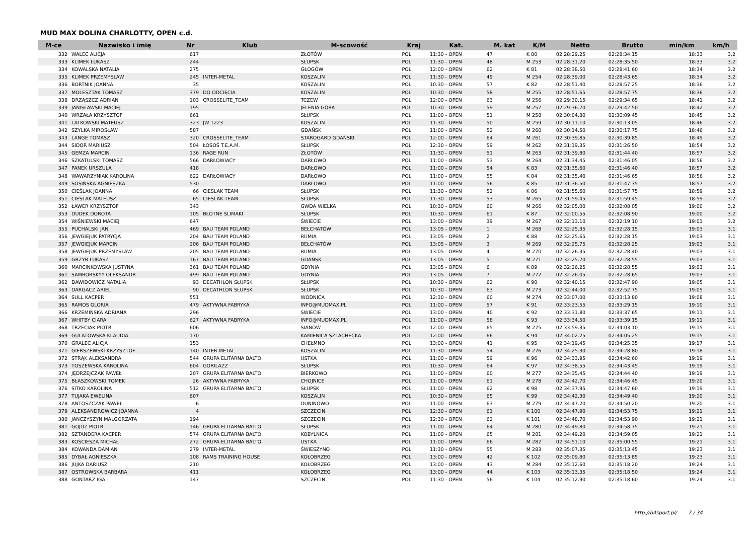MUD MAX DOLINA CHARLOTTY, OPEN c.d.
| M-ce | Nazwisko i imię | Nr | Klub | M-scowość | Kraj | Kat. | M. kat | K/M | Netto | Brutto | min/km | km/h |
| --- | --- | --- | --- | --- | --- | --- | --- | --- | --- | --- | --- | --- |
| 332 | WALEC ALICJA | 617 | | ZŁOTÓW | POL | 11:30 - OPEN | 47 | K 80 | 02:28:29.25 | 02:28:34.15 | 18:33 | 3.2 |
| 333 | KLIMEK ŁUKASZ | 244 | | SŁUPSK | POL | 11:30 - OPEN | 48 | M 253 | 02:28:31.20 | 02:28:35.50 | 18:33 | 3.2 |
| 334 | KOWALSKA NATALIA | 275 | | GŁOGÓW | POL | 12:00 - OPEN | 62 | K 81 | 02:28:38.50 | 02:28:41.60 | 18:34 | 3.2 |
| 335 | KLIMEK PRZEMYSŁAW | 245 | INTER-METAL | KOSZALIN | POL | 11:30 - OPEN | 49 | M 254 | 02:28:39.00 | 02:28:43.65 | 18:34 | 3.2 |
| 336 | BORTNIK JOANNA | 35 | | KOSZALIN | POL | 10:30 - OPEN | 57 | K 82 | 02:28:51.40 | 02:28:57.25 | 18:36 | 3.2 |
| 337 | MOLESZTAK TOMASZ | 379 | DO ODCIĘCIA | KOSZALIN | POL | 10:30 - OPEN | 58 | M 255 | 02:28:51.65 | 02:28:57.75 | 18:36 | 3.2 |
| 338 | DRZĄSZCZ ADRIAN | 103 | CROSSELITE_TEAM | TCZEW | POL | 12:00 - OPEN | 63 | M 256 | 02:29:30.15 | 02:29:34.65 | 18:41 | 3.2 |
| 339 | JANISŁAWSKI MACIEJ | 195 | | JELENIA GÓRA | POL | 10:30 - OPEN | 59 | M 257 | 02:29:36.70 | 02:29:42.50 | 18:42 | 3.2 |
| 340 | WRZAŁA KRZYSZTOF | 661 | | SŁUPSK | POL | 11:00 - OPEN | 51 | M 258 | 02:30:04.80 | 02:30:09.45 | 18:45 | 3.2 |
| 341 | LATKOWSKI MATEUSZ | 323 | JW 1223 | KOSZALIN | POL | 11:30 - OPEN | 50 | M 259 | 02:30:11.10 | 02:30:13.05 | 18:46 | 3.2 |
| 342 | SZYLKA MIROSŁAW | 587 | | GDAŃSK | POL | 11:00 - OPEN | 52 | M 260 | 02:30:14.50 | 02:30:17.75 | 18:46 | 3.2 |
| 343 | LANGE TOMASZ | 320 | CROSSELITE_TEAM | STAROGARD GDAŃSKI | POL | 12:00 - OPEN | 64 | M 261 | 02:30:39.85 | 02:30:39.85 | 18:49 | 3.2 |
| 344 | SIDOR MARIUSZ | 504 | ŁOSOŚ T.E.A.M. | SŁUPSK | POL | 12:30 - OPEN | 59 | M 262 | 02:31:19.35 | 02:31:26.50 | 18:54 | 3.2 |
| 345 | GEMZA MARCIN | 136 | RAGE RUN | ZŁOTÓW | POL | 11:30 - OPEN | 51 | M 263 | 02:31:39.80 | 02:31:44.40 | 18:57 | 3.2 |
| 346 | SZKATULSKI TOMASZ | 566 | DARŁOWIACY | DARŁOWO | POL | 11:00 - OPEN | 53 | M 264 | 02:31:34.45 | 02:31:46.05 | 18:56 | 3.2 |
| 347 | PANEK URSZULA | 418 | | DARŁOWO | POL | 11:00 - OPEN | 54 | K 83 | 02:31:35.60 | 02:31:46.40 | 18:57 | 3.2 |
| 348 | WAWARZYNIAK KAROLINA | 622 | DARŁOWIACY | DARŁOWO | POL | 11:00 - OPEN | 55 | K 84 | 02:31:35.40 | 02:31:46.65 | 18:56 | 3.2 |
| 349 | SOSIŃSKA AGNIESZKA | 530 | | DARŁOWO | POL | 11:00 - OPEN | 56 | K 85 | 02:31:36.50 | 02:31:47.35 | 18:57 | 3.2 |
| 350 | CIEŚLAK JOANNA | 66 | CIESLAK TEAM | SŁUPSK | POL | 11:30 - OPEN | 52 | K 86 | 02:31:55.60 | 02:31:57.75 | 18:59 | 3.2 |
| 351 | CIEŚLAK MATEUSZ | 65 | CIESLAK TEAM | SŁUPSK | POL | 11:30 - OPEN | 53 | M 265 | 02:31:59.45 | 02:31:59.45 | 18:59 | 3.2 |
| 352 | ŁAWER KRZYSZTOF | 343 | | GWDA WIELKA | POL | 10:30 - OPEN | 60 | M 266 | 02:32:05.00 | 02:32:08.05 | 19:00 | 3.2 |
| 353 | DUDEK DOROTA | 105 | BŁOTNE ŚLIMAKI | SŁUPSK | POL | 10:30 - OPEN | 61 | K 87 | 02:32:00.55 | 02:32:08.90 | 19:00 | 3.2 |
| 354 | WIŚNIEWSKI MACIEJ | 647 | | ŚWIECIE | POL | 13:00 - OPEN | 39 | M 267 | 02:32:13.10 | 02:32:19.10 | 19:01 | 3.2 |
| 355 | PUCHALSKI JAN | 469 | BAU TEAM POLAND | BEŁCHATÓW | POL | 13:05 - OPEN | 1 | M 268 | 02:32:25.35 | 02:32:28.15 | 19:03 | 3.1 |
| 356 | JEWGIEJUK PATRYCJA | 204 | BAU TEAM POLAND | RUMIA | POL | 13:05 - OPEN | 2 | K 88 | 02:32:25.65 | 02:32:28.15 | 19:03 | 3.1 |
| 357 | JEWGIEJUK MARCIN | 206 | BAU TEAM POLAND | BEŁCHATÓW | POL | 13:05 - OPEN | 3 | M 269 | 02:32:25.75 | 02:32:28.25 | 19:03 | 3.1 |
| 358 | JEWGIEJUK PRZEMYSŁAW | 205 | BAU TEAM POLAND | RUMIA | POL | 13:05 - OPEN | 4 | M 270 | 02:32:26.35 | 02:32:28.40 | 19:03 | 3.1 |
| 359 | GRZYB ŁUKASZ | 167 | BAU TEAM POLAND | GDAŃSK | POL | 13:05 - OPEN | 5 | M 271 | 02:32:25.70 | 02:32:28.55 | 19:03 | 3.1 |
| 360 | MARCINKOWSKA JUSTYNA | 361 | BAU TEAM POLAND | GDYNIA | POL | 13:05 - OPEN | 6 | K 89 | 02:32:26.25 | 02:32:28.55 | 19:03 | 3.1 |
| 361 | SAMBORSKYY OLEKSANDR | 499 | BAU TEAM POLAND | GDYNIA | POL | 13:05 - OPEN | 7 | M 272 | 02:32:26.05 | 02:32:28.65 | 19:03 | 3.1 |
| 362 | DAWIDOWICZ NATALIA | 93 | DECATHLON SŁUPSK | SŁUPSK | POL | 10:30 - OPEN | 62 | K 90 | 02:32:40.15 | 02:32:47.90 | 19:05 | 3.1 |
| 363 | DARGACZ ARIEL | 90 | DECATHLON SŁUPSK | SŁUPSK | POL | 10:30 - OPEN | 63 | M 273 | 02:32:44.00 | 02:32:52.75 | 19:05 | 3.1 |
| 364 | SULL KACPER | 551 | | WODNICA | POL | 12:30 - OPEN | 60 | M 274 | 02:33:07.00 | 02:33:13.80 | 19:08 | 3.1 |
| 365 | RAMOS GLORIA | 479 | AKTYWNA FABRYKA | INFO@MUDMAX.PL | POL | 11:00 - OPEN | 57 | K 91 | 02:33:23.55 | 02:33:29.15 | 19:10 | 3.1 |
| 366 | KRZEMIŃSKA ADRIANA | 296 | | SWIECIE | POL | 13:00 - OPEN | 40 | K 92 | 02:33:31.80 | 02:33:37.65 | 19:11 | 3.1 |
| 367 | WHITBY CIARA | 627 | AKTYWNA FABRYKA | INFO@MUDMAX.PL | POL | 11:00 - OPEN | 58 | K 93 | 02:33:34.50 | 02:33:39.15 | 19:11 | 3.1 |
| 368 | TRZECIAK PIOTR | 606 | | SIANÓW | POL | 12:00 - OPEN | 65 | M 275 | 02:33:59.35 | 02:34:03.10 | 19:15 | 3.1 |
| 369 | GULATOWSKA KLAUDIA | 170 | | KAMIENICA SZLACHECKA | POL | 12:00 - OPEN | 66 | K 94 | 02:34:02.25 | 02:34:05.25 | 19:15 | 3.1 |
| 370 | GRALEC ALICJA | 153 | | CHEŁMNO | POL | 13:00 - OPEN | 41 | K 95 | 02:34:19.45 | 02:34:25.35 | 19:17 | 3.1 |
| 371 | GIERSZEWSKI KRZYSZTOF | 140 | INTER-METAL | KOSZALIN | POL | 11:30 - OPEN | 54 | M 276 | 02:34:25.30 | 02:34:28.80 | 19:18 | 3.1 |
| 372 | STRĄK ALEKSANDRA | 544 | GRUPA ELITARNA BALTO | USTKA | POL | 11:00 - OPEN | 59 | K 96 | 02:34:33.95 | 02:34:42.60 | 19:19 | 3.1 |
| 373 | TOSZEWSKA KAROLINA | 604 | GORILAZZ | SŁUPSK | POL | 10:30 - OPEN | 64 | K 97 | 02:34:38.55 | 02:34:43.45 | 19:19 | 3.1 |
| 374 | JĘDRZEJCZAK PAWEŁ | 207 | GRUPA ELITARNA BALTO | BIERKOWO | POL | 11:00 - OPEN | 60 | M 277 | 02:34:35.45 | 02:34:44.40 | 19:19 | 3.1 |
| 375 | BŁASZKOWSKI TOMEK | 26 | AKTYWNA FABRYKA | CHOJNICE | POL | 11:00 - OPEN | 61 | M 278 | 02:34:42.70 | 02:34:46.45 | 19:20 | 3.1 |
| 376 | SITKO KAROLINA | 512 | GRUPA ELITARNA BALTO | SŁUPSK | POL | 11:00 - OPEN | 62 | K 98 | 02:34:37.95 | 02:34:47.60 | 19:19 | 3.1 |
| 377 | TUJAKA EWELINA | 607 | | KOSZALIN | POL | 10:30 - OPEN | 65 | K 99 | 02:34:42.30 | 02:34:49.40 | 19:20 | 3.1 |
| 378 | ANTOSZCZAK PAWEŁ | 6 | | DUNINOWO | POL | 11:00 - OPEN | 63 | M 279 | 02:34:47.20 | 02:34:50.20 | 19:20 | 3.1 |
| 379 | ALEKSANDROWICZ JOANNA | 4 | | SZCZECIN | POL | 12:30 - OPEN | 61 | K 100 | 02:34:47.90 | 02:34:53.75 | 19:21 | 3.1 |
| 380 | JANCZYSZYN MALGORZATA | 194 | | SZCZECIN | POL | 12:30 - OPEN | 62 | K 101 | 02:34:48.70 | 02:34:53.90 | 19:21 | 3.1 |
| 381 | GOJDŻ PIOTR | 146 | GRUPA ELITARNA BALTO | SŁUPSK | POL | 11:00 - OPEN | 64 | M 280 | 02:34:49.80 | 02:34:58.75 | 19:21 | 3.1 |
| 382 | SZTANDERA KACPER | 574 | GRUPA ELITARNA BALTO | KOBYLNICA | POL | 11:00 - OPEN | 65 | M 281 | 02:34:49.20 | 02:34:59.05 | 19:21 | 3.1 |
| 383 | KOŚCIESZA MICHAŁ | 272 | GRUPA ELITARNA BALTO | USTKA | POL | 11:00 - OPEN | 66 | M 282 | 02:34:51.10 | 02:35:00.55 | 19:21 | 3.1 |
| 384 | KOWANDA DAMIAN | 279 | INTER-METAL | ŚWIESZYNO | POL | 11:30 - OPEN | 55 | M 283 | 02:35:07.35 | 02:35:13.45 | 19:23 | 3.1 |
| 385 | DYBAŁ AGNIESZKA | 108 | RAMS TRAINING HOUSE | KOŁOBRZEG | POL | 13:00 - OPEN | 42 | K 102 | 02:35:09.80 | 02:35:13.85 | 19:23 | 3.1 |
| 386 | JUJKA DARIUSZ | 210 | | KOŁOBRZEG | POL | 13:00 - OPEN | 43 | M 284 | 02:35:12.60 | 02:35:18.20 | 19:24 | 3.1 |
| 387 | OSTROWSKA BARBARA | 411 | | KOŁOBRZEG | POL | 13:00 - OPEN | 44 | K 103 | 02:35:13.35 | 02:35:18.50 | 19:24 | 3.1 |
| 388 | GONTARZ IGA | 147 | | SZCZECIN | POL | 11:30 - OPEN | 56 | K 104 | 02:35:12.90 | 02:35:18.60 | 19:24 | 3.1 |
http://b4sport.pl/ 7 / 34